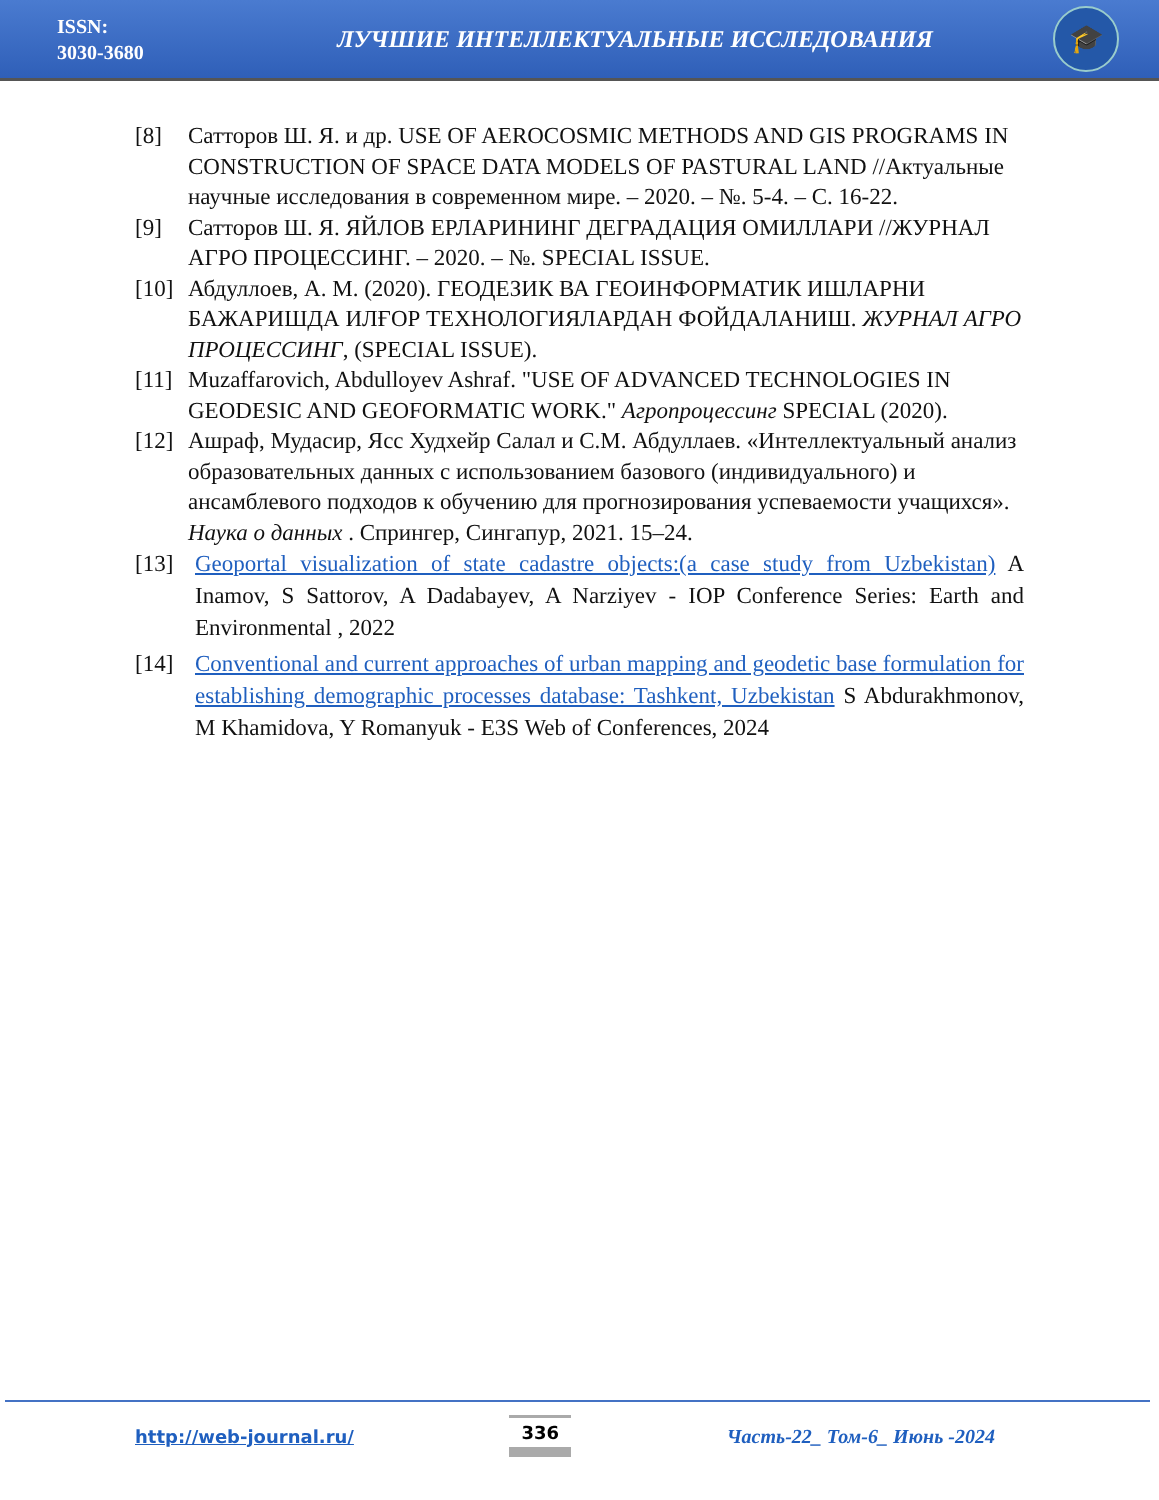ISSN:
3030-3680
ЛУЧШИЕ ИНТЕЛЛЕКТУАЛЬНЫЕ ИССЛЕДОВАНИЯ
🎓
[8] Сатторов Ш. Я. и др. USE OF AEROCOSMIC METHODS AND GIS PROGRAMS IN CONSTRUCTION OF SPACE DATA MODELS OF PASTURAL LAND //Актуальные научные исследования в современном мире. – 2020. – №. 5-4. – С. 16-22.
[9] Сатторов Ш. Я. ЯЙЛОВ ЕРЛАРИНИНГ ДЕГРАДАЦИЯ ОМИЛЛАРИ //ЖУРНАЛ АГРО ПРОЦЕССИНГ. – 2020. – №. SPECIAL ISSUE.
[10]
Абдуллоев, А. М. (2020). ГЕОДЕЗИК ВА ГЕОИНФОРМАТИК ИШЛАРНИ БАЖАРИШДА ИЛҒОР ТЕХНОЛОГИЯЛАРДАН ФОЙДАЛАНИШ. ЖУРНАЛ АГРО ПРОЦЕССИНГ, (SPECIAL ISSUE).
[11]
Muzaffarovich, Abdulloyev Ashraf. "USE OF ADVANCED TECHNOLOGIES IN GEODESIC AND GEOFORMATIC WORK." Агропроцессинг SPECIAL (2020).
[12]
Ашраф, Мудасир, Ясс Худхейр Салал и С.М. Абдуллаев. «Интеллектуальный анализ образовательных данных с использованием базового (индивидуального) и ансамблевого подходов к обучению для прогнозирования успеваемости учащихся». Наука о данных . Спрингер, Сингапур, 2021. 15–24.
[13]
Geoportal visualization of state cadastre objects:(a case study from Uzbekistan) A Inamov, S Sattorov, A Dadabayev, A Narziyev - IOP Conference Series: Earth and Environmental , 2022
[14]
Conventional and current approaches of urban mapping and geodetic base formulation for establishing demographic processes database: Tashkent, Uzbekistan S Abdurakhmonov, M Khamidova, Y Romanyuk - E3S Web of Conferences, 2024
http://web-journal.ru/ 336 Часть-22_ Том-6_ Июнь -2024